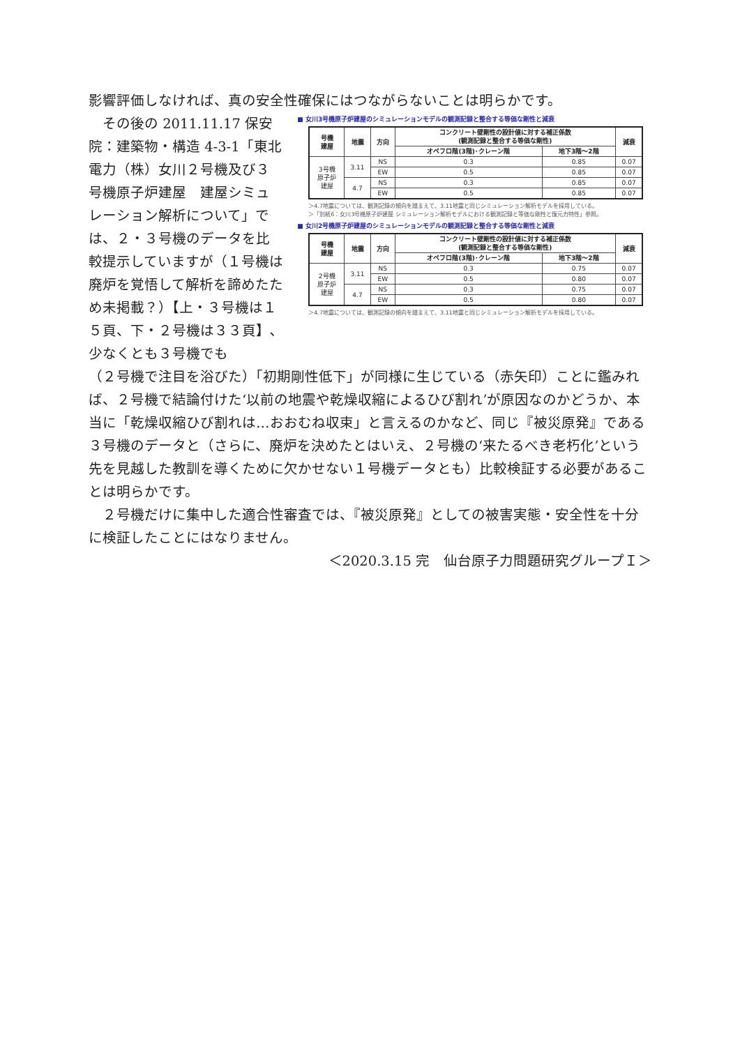影響評価しなければ、真の安全性確保にはつながらないことは明らかです。
　その後の 2011.11.17 保安院：建築物・構造 4-3-1「東北電力（株）女川２号機及び３号機原子炉建屋　建屋シミュレーション解析について」では、２・３号機のデータを比較提示していますが（１号機は廃炉を覚悟して解析を諦めたため未掲載？）【上・３号機は１５頁、下・２号機は３３頁】､少なくとも３号機でも
■ 女川3号機原子炉建屋のシミュレーションモデルの観測記録と整合する等価な剛性と減衰
| 号機 建屋 | 地震 | 方向 | コンクリート壁剛性の設計値に対する補正係数 (観測記録と整合する等価な剛性) | | 減衰 |
| --- | --- | --- | --- | --- | --- |
| | | | オペフロ階(3階)･クレーン階 | 地下3階～2階 | |
| 3号機 原子炉 建屋 | 3.11 | NS | 0.3 | 0.85 | 0.07 |
| | | EW | 0.5 | 0.85 | 0.07 |
| | 4.7 | NS | 0.3 | 0.85 | 0.07 |
| | | EW | 0.5 | 0.85 | 0.07 |
＞4.7地震については、観測記録の傾向を踏まえて、3.11地震と同じシミュレーション解析モデルを採用している。
＞「別紙6：女川3号機原子炉建屋 シミュレーション解析モデルにおける観測記録と等価な剛性と復元力特性」参照。
■ 女川2号機原子炉建屋のシミュレーションモデルの観測記録と整合する等価な剛性と減衰
| 号機 建屋 | 地震 | 方向 | コンクリート壁剛性の設計値に対する補正係数 (観測記録と整合する等価な剛性) | | 減衰 |
| --- | --- | --- | --- | --- | --- |
| | | | オペフロ階(3階)･クレーン階 | 地下3階～2階 | |
| 2号機 原子炉 建屋 | 3.11 | NS | 0.3 | 0.75 | 0.07 |
| | | EW | 0.5 | 0.80 | 0.07 |
| | 4.7 | NS | 0.3 | 0.75 | 0.07 |
| | | EW | 0.5 | 0.80 | 0.07 |
＞4.7地震については、観測記録の傾向を踏まえて、3.11地震と同じシミュレーション解析モデルを採用している。
（２号機で注目を浴びた）「初期剛性低下」が同様に生じている（赤矢印）ことに鑑みれば、２号機で結論付けた‘以前の地震や乾燥収縮によるひび割れ’が原因なのかどうか、本当に「乾燥収縮ひび割れは…おおむね収束」と言えるのかなど、同じ『被災原発』である３号機のデータと（さらに、廃炉を決めたとはいえ、２号機の‘来たるべき老朽化’という先を見越した教訓を導くために欠かせない１号機データとも）比較検証する必要があることは明らかです。
　２号機だけに集中した適合性審査では、『被災原発』としての被害実態・安全性を十分に検証したことにはなりません。
＜2020.3.15 完　仙台原子力問題研究グループＩ＞